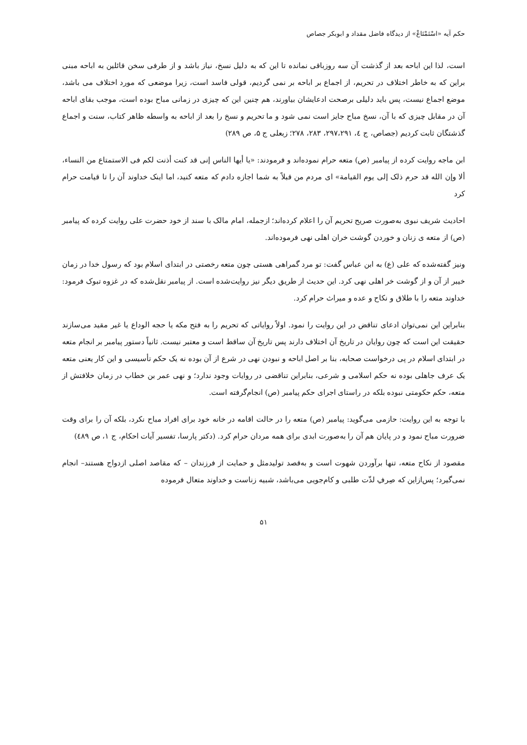حکم آیه «اسْتَمْتَاعْ» از دیدگاه فاضل مقداد و ابوبکر جصاص
است، لذا این اباحه بعد از گذشت آن سه روزباقی نمانده تا این که به دلیل نسخ، نیاز باشد و از طرفی سخن قائلین به اباحه مبنی براین که به خاطر اختلاف در تحریم، از اجماع بر اباحه بر نمی گردیم، قولی فاسد است، زیرا موضعی که مورد اختلاف می باشد، موضع اجماع نیست، پس باید دلیلی برصحت ادعایشان بیاورند، هم چنین این که چیزی در زمانی مباح بوده است، موجب بقای اباحه آن در مقابل چیزی که با آن، نسخ مباح جایز است نمی شود و ما تحریم و نسخ را بعد از اباحه به واسطه ظاهر کتاب، سنت و اجماع گذشتگان ثابت کردیم (جصاص، ج ٤، ۲۹۷،۲۹۱، ۲۸۳، ۲۷۸؛ زبعلی ج ۵، ص ۲۸۹)
ابن ماجه روایت کرده از پیامبر (ص) متعه حرام نموده‌اند و فرمودند: «یا أیها الناس إنی قد کنت أذنت لکم فی الاستمتاع من النساء، ألا وإن الله قد حرم ذلک إلی یوم القیامة» ای مردم من قبلاً به شما اجازه دادم که متعه کنید، اما اینک خداوند آن را تا قیامت حرام کرد
احادیث شریف نبوی به‌صورت صریح تحریم آن را اعلام کرده‌اند؛ ازجمله، امام مالک با سند از خود حضرت علی روایت کرده که پیامبر (ص) از متعه ی زنان و خوردن گوشت خران اهلی نهی فرموده‌اند.
ونیز گفته‌شده که علی (ع) به ابن عباس گفت: تو مرد گمراهی هستی چون متعه رخصتی در ابتدای اسلام بود که رسول خدا در زمان خیبر از آن و از گوشت خر اهلی نهی کرد. این حدیث از طریق دیگر نیز روایت‌شده است. از پیامبر نقل‌شده که در غزوه تبوک فرمود: خداوند متعه را با طلاق و نکاح و عده و میراث حرام کرد.
بنابراین این نمی‌توان ادعای تناقض در این روایت را نمود. اولاً روایاتی که تحریم را به فتح مکه یا حجه الوداع یا غیر مقید می‌سازند حقیقت این است که چون روایان در تاریخ آن اختلاف دارند پس تاریخ آن ساقط است و معتبر نیست. ثانیاً دستور پیامبر بر انجام متعه در ابتدای اسلام در پی درخواست صحابه، بنا بر اصل اباحه و نبودن نهی در شرع از آن بوده نه یک حکم تأسیسی و این کار یعنی متعه یک عرف جاهلی بوده نه حکم اسلامی و شرعی، بنابراین تناقضی در روایات وجود ندارد؛ و نهی عمر بن خطاب در زمان خلافتش از متعه، حکم حکومتی نبوده بلکه در راستای اجرای حکم پیامبر (ص) انجام‌گرفته است.
با توجه به این روایت: حازمی می‌گوید: پیامبر (ص) متعه را در حالت اقامه در خانه خود برای افراد مباح نکرد، بلکه آن را برای وقت ضرورت مباح نمود و در پایان هم آن را به‌صورت ابدی برای همه مردان حرام کرد. (دکتر پارسا، تفسیر آیات احکام، ج ۱، ص ٤٨٩)
مقصود از نکاح متعه، تنها برآوردن شهوت است و به‌قصد تولیدمثل و حمایت از فرزندان – که مقاصد اصلی ازدواج هستند– انجام نمی‌گیرد؛ پس‌ازاین که صِرفِ لذّت طلبی و کام‌جویی می‌باشد، شبیه زناست و خداوند متعال فرموده
۵۱